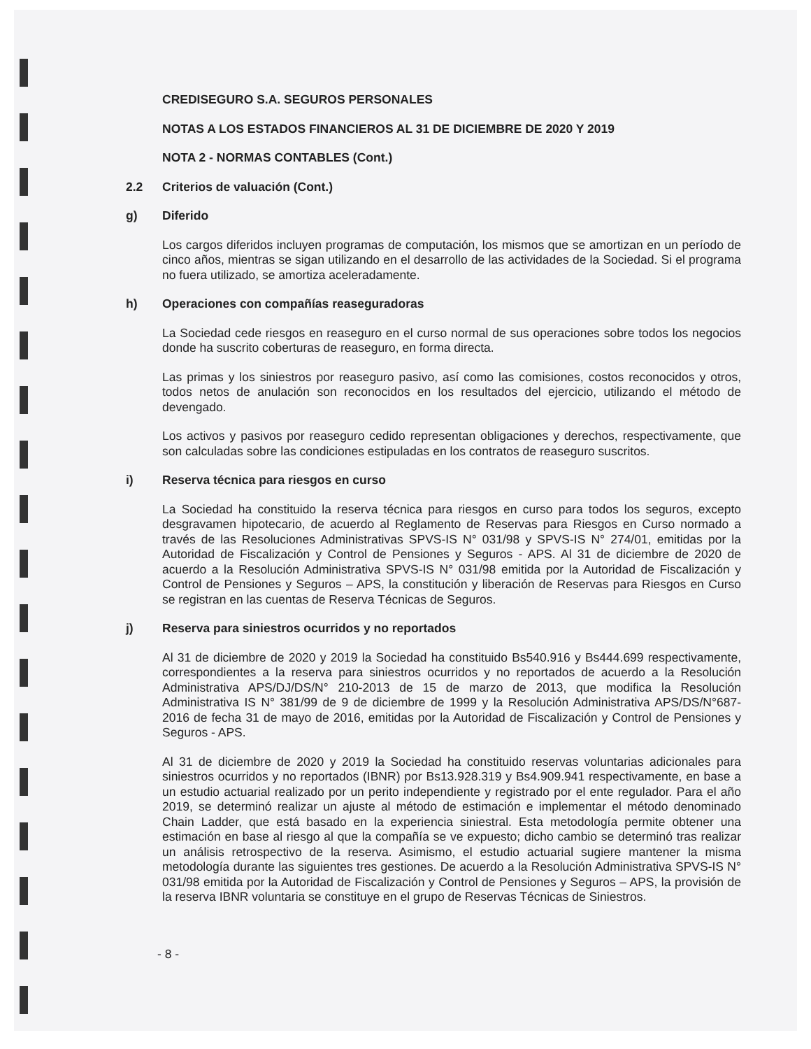CREDISEGURO S.A. SEGUROS PERSONALES
NOTAS A LOS ESTADOS FINANCIEROS AL 31 DE DICIEMBRE DE 2020 Y 2019
NOTA 2 - NORMAS CONTABLES (Cont.)
2.2 Criterios de valuación (Cont.)
g) Diferido
Los cargos diferidos incluyen programas de computación, los mismos que se amortizan en un período de cinco años, mientras se sigan utilizando en el desarrollo de las actividades de la Sociedad. Si el programa no fuera utilizado, se amortiza aceleradamente.
h) Operaciones con compañías reaseguradoras
La Sociedad cede riesgos en reaseguro en el curso normal de sus operaciones sobre todos los negocios donde ha suscrito coberturas de reaseguro, en forma directa.
Las primas y los siniestros por reaseguro pasivo, así como las comisiones, costos reconocidos y otros, todos netos de anulación son reconocidos en los resultados del ejercicio, utilizando el método de devengado.
Los activos y pasivos por reaseguro cedido representan obligaciones y derechos, respectivamente, que son calculadas sobre las condiciones estipuladas en los contratos de reaseguro suscritos.
i) Reserva técnica para riesgos en curso
La Sociedad ha constituido la reserva técnica para riesgos en curso para todos los seguros, excepto desgravamen hipotecario, de acuerdo al Reglamento de Reservas para Riesgos en Curso normado a través de las Resoluciones Administrativas SPVS-IS N° 031/98 y SPVS-IS N° 274/01, emitidas por la Autoridad de Fiscalización y Control de Pensiones y Seguros - APS. Al 31 de diciembre de 2020 de acuerdo a la Resolución Administrativa SPVS-IS N° 031/98 emitida por la Autoridad de Fiscalización y Control de Pensiones y Seguros – APS, la constitución y liberación de Reservas para Riesgos en Curso se registran en las cuentas de Reserva Técnicas de Seguros.
j) Reserva para siniestros ocurridos y no reportados
Al 31 de diciembre de 2020 y 2019 la Sociedad ha constituido Bs540.916 y Bs444.699 respectivamente, correspondientes a la reserva para siniestros ocurridos y no reportados de acuerdo a la Resolución Administrativa APS/DJ/DS/N° 210-2013 de 15 de marzo de 2013, que modifica la Resolución Administrativa IS N° 381/99 de 9 de diciembre de 1999 y la Resolución Administrativa APS/DS/N°687-2016 de fecha 31 de mayo de 2016, emitidas por la Autoridad de Fiscalización y Control de Pensiones y Seguros - APS.
Al 31 de diciembre de 2020 y 2019 la Sociedad ha constituido reservas voluntarias adicionales para siniestros ocurridos y no reportados (IBNR) por Bs13.928.319 y Bs4.909.941 respectivamente, en base a un estudio actuarial realizado por un perito independiente y registrado por el ente regulador. Para el año 2019, se determinó realizar un ajuste al método de estimación e implementar el método denominado Chain Ladder, que está basado en la experiencia siniestral. Esta metodología permite obtener una estimación en base al riesgo al que la compañía se ve expuesto; dicho cambio se determinó tras realizar un análisis retrospectivo de la reserva. Asimismo, el estudio actuarial sugiere mantener la misma metodología durante las siguientes tres gestiones. De acuerdo a la Resolución Administrativa SPVS-IS N° 031/98 emitida por la Autoridad de Fiscalización y Control de Pensiones y Seguros – APS, la provisión de la reserva IBNR voluntaria se constituye en el grupo de Reservas Técnicas de Siniestros.
- 8 -